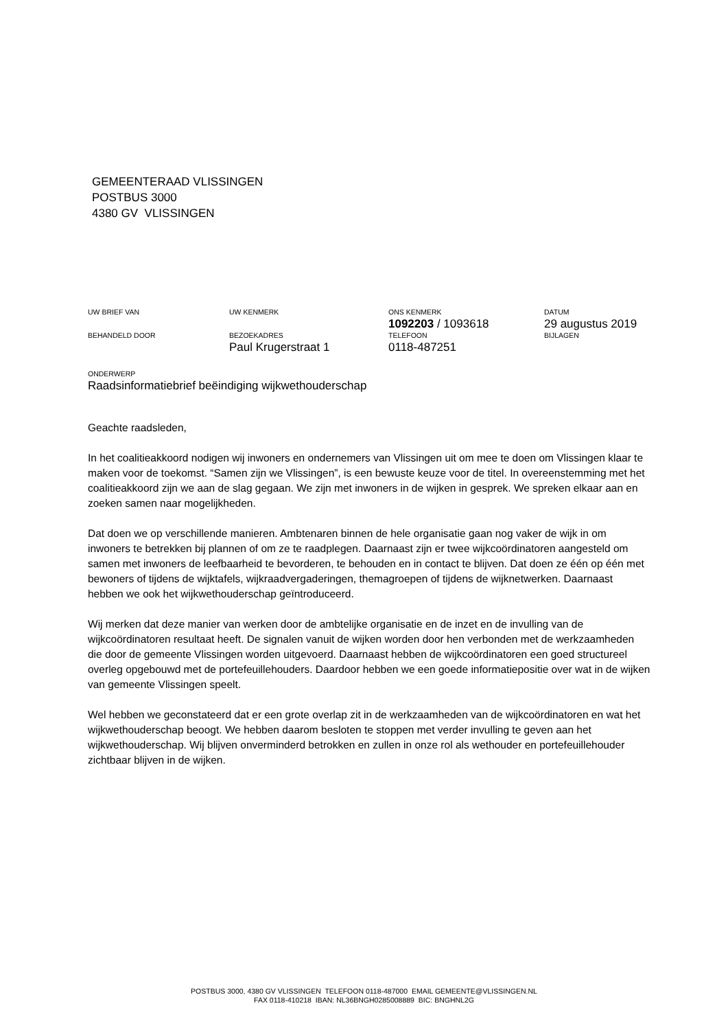GEMEENTERAAD VLISSINGEN
POSTBUS 3000
4380 GV VLISSINGEN
| UW BRIEF VAN | UW KENMERK | ONS KENMERK 1092203 / 1093618 | DATUM 29 augustus 2019 |
| BEHANDELD DOOR | BEZOEKADRES Paul Krugerstraat 1 | TELEFOON 0118-487251 | BIJLAGEN |
ONDERWERP
Raadsinformatiebrief beëindiging wijkwethouderschap
Geachte raadsleden,
In het coalitieakkoord nodigen wij inwoners en ondernemers van Vlissingen uit om mee te doen om Vlissingen klaar te maken voor de toekomst. “Samen zijn we Vlissingen”, is een bewuste keuze voor de titel. In overeenstemming met het coalitieakkoord zijn we aan de slag gegaan. We zijn met inwoners in de wijken in gesprek. We spreken elkaar aan en zoeken samen naar mogelijkheden.
Dat doen we op verschillende manieren. Ambtenaren binnen de hele organisatie gaan nog vaker de wijk in om inwoners te betrekken bij plannen of om ze te raadplegen. Daarnaast zijn er twee wijkcoördinatoren aangesteld om samen met inwoners de leefbaarheid te bevorderen, te behouden en in contact te blijven. Dat doen ze één op één met bewoners of tijdens de wijktafels, wijkraadvergaderingen, themagroepen of tijdens de wijknetwerken. Daarnaast hebben we ook het wijkwethouderschap geïntroduceerd.
Wij merken dat deze manier van werken door de ambtelijke organisatie en de inzet en de invulling van de wijkcoördinatoren resultaat heeft. De signalen vanuit de wijken worden door hen verbonden met de werkzaamheden die door de gemeente Vlissingen worden uitgevoerd. Daarnaast hebben de wijkcoördinatoren een goed structureel overleg opgebouwd met de portefeuillehouders. Daardoor hebben we een goede informatiepositie over wat in de wijken van gemeente Vlissingen speelt.
Wel hebben we geconstateerd dat er een grote overlap zit in de werkzaamheden van de wijkcoördinatoren en wat het wijkwethouderschap beoogt. We hebben daarom besloten te stoppen met verder invulling te geven aan het wijkwethouderschap. Wij blijven onverminderd betrokken en zullen in onze rol als wethouder en portefeuillehouder zichtbaar blijven in de wijken.
POSTBUS 3000, 4380 GV VLISSINGEN TELEFOON 0118-487000 EMAIL GEMEENTE@VLISSINGEN.NL
FAX 0118-410218 IBAN: NL36BNGH0285008889 BIC: BNGHNL2G